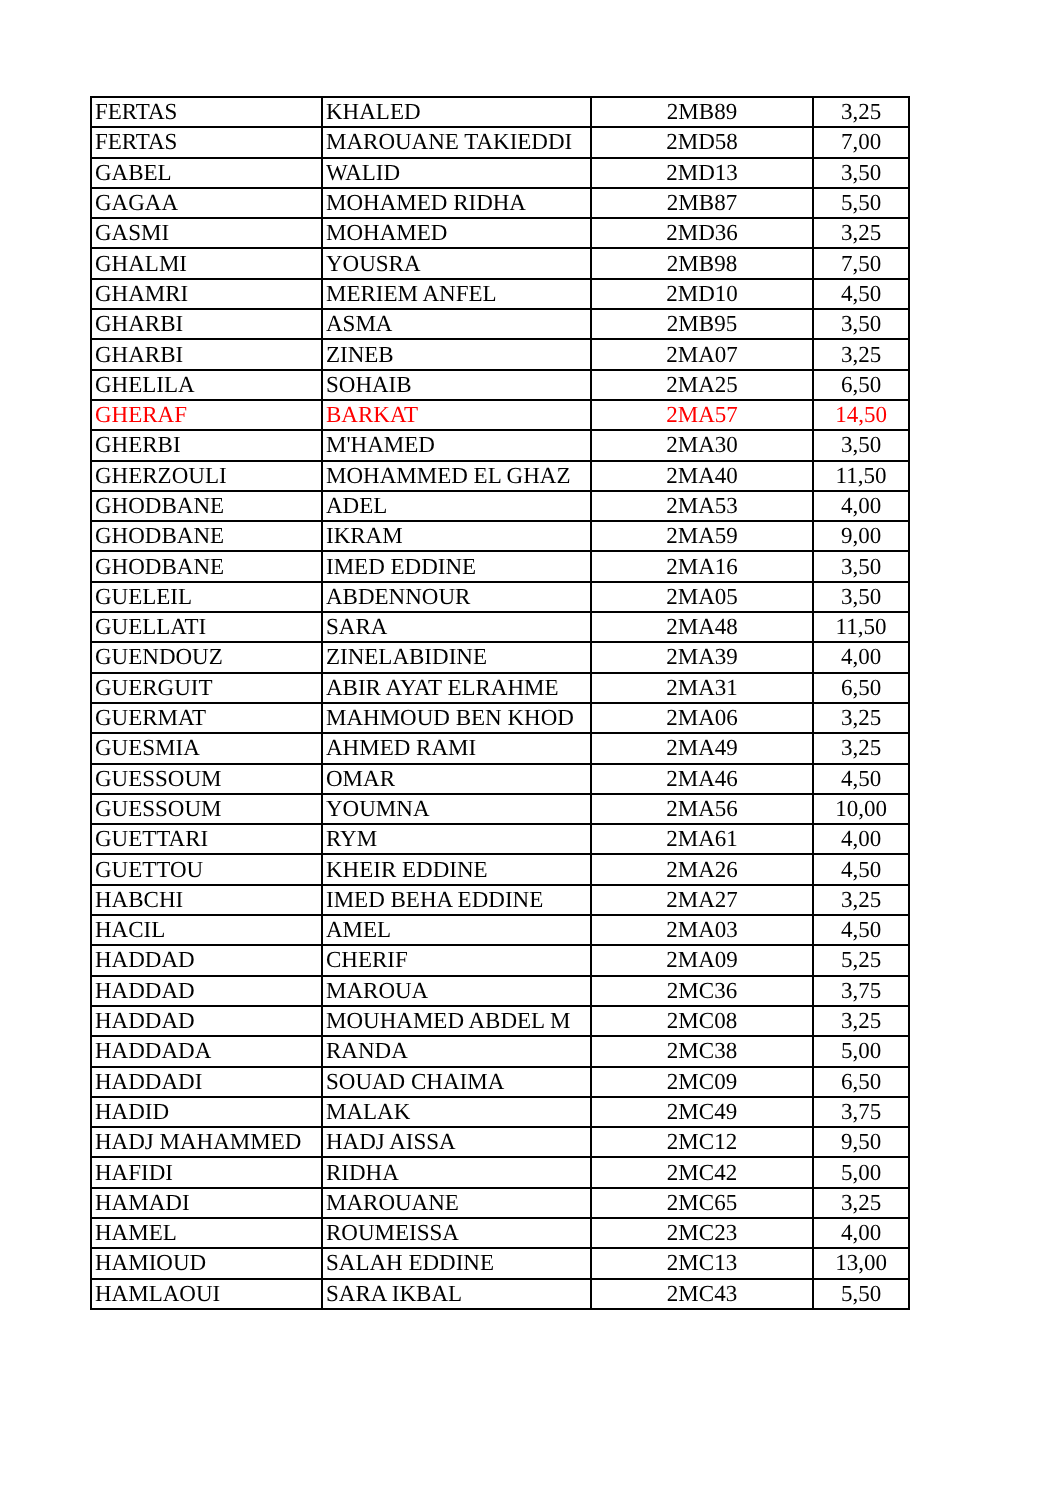| FERTAS | KHALED | 2MB89 | 3,25 |
| FERTAS | MAROUANE TAKIEDDI | 2MD58 | 7,00 |
| GABEL | WALID | 2MD13 | 3,50 |
| GAGAA | MOHAMED RIDHA | 2MB87 | 5,50 |
| GASMI | MOHAMED | 2MD36 | 3,25 |
| GHALMI | YOUSRA | 2MB98 | 7,50 |
| GHAMRI | MERIEM ANFEL | 2MD10 | 4,50 |
| GHARBI | ASMA | 2MB95 | 3,50 |
| GHARBI | ZINEB | 2MA07 | 3,25 |
| GHELILA | SOHAIB | 2MA25 | 6,50 |
| GHERAF | BARKAT | 2MA57 | 14,50 |
| GHERBI | M'HAMED | 2MA30 | 3,50 |
| GHERZOULI | MOHAMMED EL GHAZ | 2MA40 | 11,50 |
| GHODBANE | ADEL | 2MA53 | 4,00 |
| GHODBANE | IKRAM | 2MA59 | 9,00 |
| GHODBANE | IMED EDDINE | 2MA16 | 3,50 |
| GUELEIL | ABDENNOUR | 2MA05 | 3,50 |
| GUELLATI | SARA | 2MA48 | 11,50 |
| GUENDOUZ | ZINELABIDINE | 2MA39 | 4,00 |
| GUERGUIT | ABIR AYAT ELRAHME | 2MA31 | 6,50 |
| GUERMAT | MAHMOUD BEN KHOD | 2MA06 | 3,25 |
| GUESMIA | AHMED RAMI | 2MA49 | 3,25 |
| GUESSOUM | OMAR | 2MA46 | 4,50 |
| GUESSOUM | YOUMNA | 2MA56 | 10,00 |
| GUETTARI | RYM | 2MA61 | 4,00 |
| GUETTOU | KHEIR EDDINE | 2MA26 | 4,50 |
| HABCHI | IMED BEHA EDDINE | 2MA27 | 3,25 |
| HACIL | AMEL | 2MA03 | 4,50 |
| HADDAD | CHERIF | 2MA09 | 5,25 |
| HADDAD | MAROUA | 2MC36 | 3,75 |
| HADDAD | MOUHAMED ABDEL M | 2MC08 | 3,25 |
| HADDADA | RANDA | 2MC38 | 5,00 |
| HADDADI | SOUAD CHAIMA | 2MC09 | 6,50 |
| HADID | MALAK | 2MC49 | 3,75 |
| HADJ MAHAMMED | HADJ AISSA | 2MC12 | 9,50 |
| HAFIDI | RIDHA | 2MC42 | 5,00 |
| HAMADI | MAROUANE | 2MC65 | 3,25 |
| HAMEL | ROUMEISSA | 2MC23 | 4,00 |
| HAMIOUD | SALAH EDDINE | 2MC13 | 13,00 |
| HAMLAOUI | SARA IKBAL | 2MC43 | 5,50 |